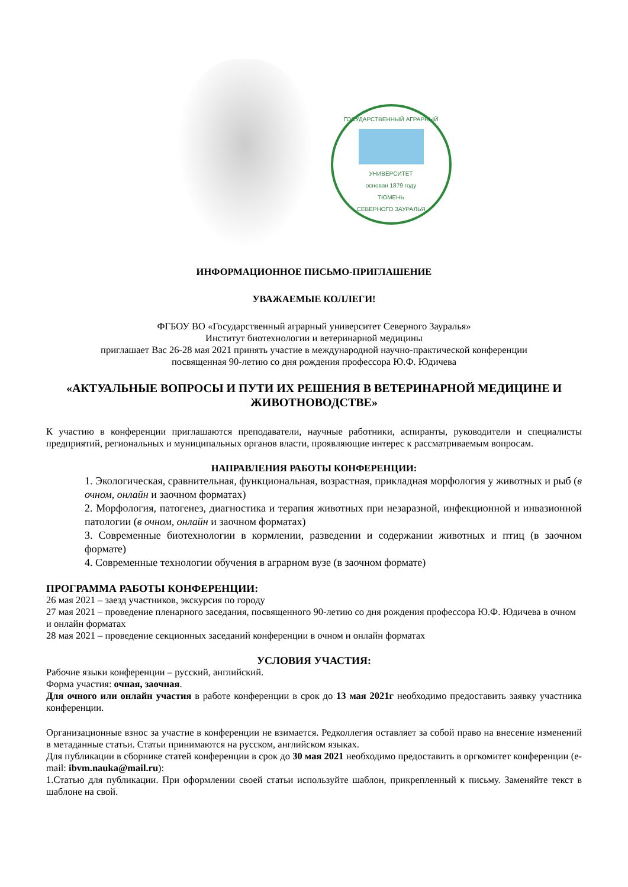ГОСУДАРСТВЕННЫЙ АГРАРНЫЙ
УНИВЕРСИТЕТ
основан 1879 году
ТЮМЕНЬ
СЕВЕРНОГО ЗАУРАЛЬЯ
ИНФОРМАЦИОННОЕ ПИСЬМО-ПРИГЛАШЕНИЕ
УВАЖАЕМЫЕ КОЛЛЕГИ!
ФГБОУ ВО «Государственный аграрный университет Северного Зауралья»
Институт биотехнологии и ветеринарной медицины
приглашает Вас 26-28 мая 2021 принять участие в международной научно-практической конференции
посвященная 90-летию со дня рождения профессора Ю.Ф. Юдичева
«АКТУАЛЬНЫЕ ВОПРОСЫ И ПУТИ ИХ РЕШЕНИЯ В ВЕТЕРИНАРНОЙ МЕДИЦИНЕ И ЖИВОТНОВОДСТВЕ»
К участию в конференции приглашаются преподаватели, научные работники, аспиранты, руководители и специалисты предприятий, региональных и муниципальных органов власти, проявляющие интерес к рассматриваемым вопросам.
НАПРАВЛЕНИЯ РАБОТЫ КОНФЕРЕНЦИИ:
1. Экологическая, сравнительная, функциональная, возрастная, прикладная морфология у животных и рыб (в очном, онлайн и заочном форматах)
2. Морфология, патогенез, диагностика и терапия животных при незаразной, инфекционной и инвазионной патологии (в очном, онлайн и заочном форматах)
3. Современные биотехнологии в кормлении, разведении и содержании животных и птиц (в заочном формате)
4. Современные технологии обучения в аграрном вузе (в заочном формате)
ПРОГРАММА РАБОТЫ КОНФЕРЕНЦИИ:
26 мая 2021 – заезд участников, экскурсия по городу
27 мая 2021 – проведение пленарного заседания, посвященного 90-летию со дня рождения профессора Ю.Ф. Юдичева в очном и онлайн форматах
28 мая 2021 – проведение секционных заседаний конференции в очном и онлайн форматах
УСЛОВИЯ УЧАСТИЯ:
Рабочие языки конференции – русский, английский.
Форма участия: очная, заочная.
Для очного или онлайн участия в работе конференции в срок до 13 мая 2021г необходимо предоставить заявку участника конференции.
Организационные взнос за участие в конференции не взимается. Редколлегия оставляет за собой право на внесение изменений в метаданные статьи. Статьи принимаются на русском, английском языках.
Для публикации в сборнике статей конференции в срок до 30 мая 2021 необходимо предоставить в оргкомитет конференции (e-mail: ibvm.nauka@mail.ru):
1.Статью для публикации. При оформлении своей статьи используйте шаблон, прикрепленный к письму. Заменяйте текст в шаблоне на свой.